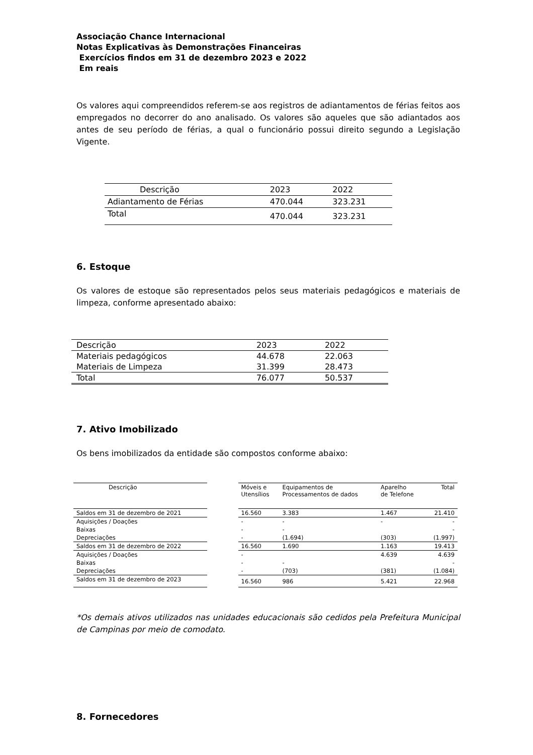Associação Chance Internacional
Notas Explicativas às Demonstrações Financeiras
Exercícios findos em 31 de dezembro 2023 e 2022
Em reais
Os valores aqui compreendidos referem-se aos registros de adiantamentos de férias feitos aos empregados no decorrer do ano analisado. Os valores são aqueles que são adiantados aos antes de seu período de férias, a qual o funcionário possui direito segundo a Legislação Vigente.
| Descrição | 2023 | 2022 |
| Adiantamento de Férias | 470.044 | 323.231 |
| Total | 470.044 | 323.231 |
6. Estoque
Os valores de estoque são representados pelos seus materiais pedagógicos e materiais de limpeza, conforme apresentado abaixo:
| Descrição | 2023 | 2022 |
| Materiais pedagógicos | 44.678 | 22.063 |
| Materiais de Limpeza | 31.399 | 28.473 |
| Total | 76.077 | 50.537 |
7. Ativo Imobilizado
Os bens imobilizados da entidade são compostos conforme abaixo:
| Descrição | | Móveis e Utensílios | Equipamentos de Processamentos de dados | Aparelho de Telefone | Total |
| Saldos em 31 de dezembro de 2021 | | 16.560 | 3.383 | 1.467 | 21.410 |
| Aquisições / Doações | | - | - | - | - |
| Baixas | | - | - | | - |
| Depreciações | | - | (1.694) | (303) | (1.997) |
| Saldos em 31 de dezembro de 2022 | | 16.560 | 1.690 | 1.163 | 19.413 |
| Aquisições / Doações | | - | | 4.639 | 4.639 |
| Baixas | | - | - | | - |
| Depreciações | | - | (703) | (381) | (1.084) |
| Saldos em 31 de dezembro de 2023 | | 16.560 | 986 | 5.421 | 22.968 |
*Os demais ativos utilizados nas unidades educacionais são cedidos pela Prefeitura Municipal de Campinas por meio de comodato.
8. Fornecedores